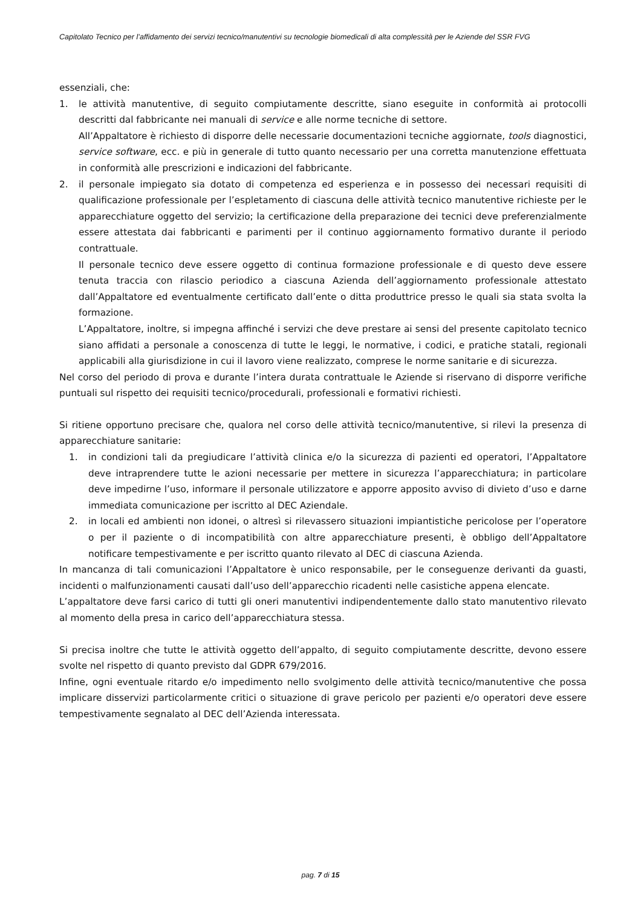Capitolato Tecnico per l’affidamento dei servizi tecnico/manutentivi su tecnologie biomedicali di alta complessità per le Aziende del SSR FVG
essenziali, che:
1. le attività manutentive, di seguito compiutamente descritte, siano eseguite in conformità ai protocolli descritti dal fabbricante nei manuali di service e alle norme tecniche di settore.
All’Appaltatore è richiesto di disporre delle necessarie documentazioni tecniche aggiornate, tools diagnostici, service software, ecc. e più in generale di tutto quanto necessario per una corretta manutenzione effettuata in conformità alle prescrizioni e indicazioni del fabbricante.
2. il personale impiegato sia dotato di competenza ed esperienza e in possesso dei necessari requisiti di qualificazione professionale per l’espletamento di ciascuna delle attività tecnico manutentive richieste per le apparecchiature oggetto del servizio; la certificazione della preparazione dei tecnici deve preferenzialmente essere attestata dai fabbricanti e parimenti per il continuo aggiornamento formativo durante il periodo contrattuale.
Il personale tecnico deve essere oggetto di continua formazione professionale e di questo deve essere tenuta traccia con rilascio periodico a ciascuna Azienda dell’aggiornamento professionale attestato dall’Appaltatore ed eventualmente certificato dall’ente o ditta produttrice presso le quali sia stata svolta la formazione.
L’Appaltatore, inoltre, si impegna affinché i servizi che deve prestare ai sensi del presente capitolato tecnico siano affidati a personale a conoscenza di tutte le leggi, le normative, i codici, e pratiche statali, regionali applicabili alla giurisdizione in cui il lavoro viene realizzato, comprese le norme sanitarie e di sicurezza.
Nel corso del periodo di prova e durante l’intera durata contrattuale le Aziende si riservano di disporre verifiche puntuali sul rispetto dei requisiti tecnico/procedurali, professionali e formativi richiesti.
Si ritiene opportuno precisare che, qualora nel corso delle attività tecnico/manutentive, si rilevi la presenza di apparecchiature sanitarie:
1. in condizioni tali da pregiudicare l’attività clinica e/o la sicurezza di pazienti ed operatori, l’Appaltatore deve intraprendere tutte le azioni necessarie per mettere in sicurezza l’apparecchiatura; in particolare deve impedirne l’uso, informare il personale utilizzatore e apporre apposito avviso di divieto d’uso e darne immediata comunicazione per iscritto al DEC Aziendale.
2. in locali ed ambienti non idonei, o altresì si rilevassero situazioni impiantistiche pericolose per l’operatore o per il paziente o di incompatibilità con altre apparecchiature presenti, è obbligo dell’Appaltatore notificare tempestivamente e per iscritto quanto rilevato al DEC di ciascuna Azienda.
In mancanza di tali comunicazioni l’Appaltatore è unico responsabile, per le conseguenze derivanti da guasti, incidenti o malfunzionamenti causati dall’uso dell’apparecchio ricadenti nelle casistiche appena elencate.
L’appaltatore deve farsi carico di tutti gli oneri manutentivi indipendentemente dallo stato manutentivo rilevato al momento della presa in carico dell’apparecchiatura stessa.
Si precisa inoltre che tutte le attività oggetto dell’appalto, di seguito compiutamente descritte, devono essere svolte nel rispetto di quanto previsto dal GDPR 679/2016.
Infine, ogni eventuale ritardo e/o impedimento nello svolgimento delle attività tecnico/manutentive che possa implicare disservizi particolarmente critici o situazione di grave pericolo per pazienti e/o operatori deve essere tempestivamente segnalato al DEC dell’Azienda interessata.
pag. 7 di 15